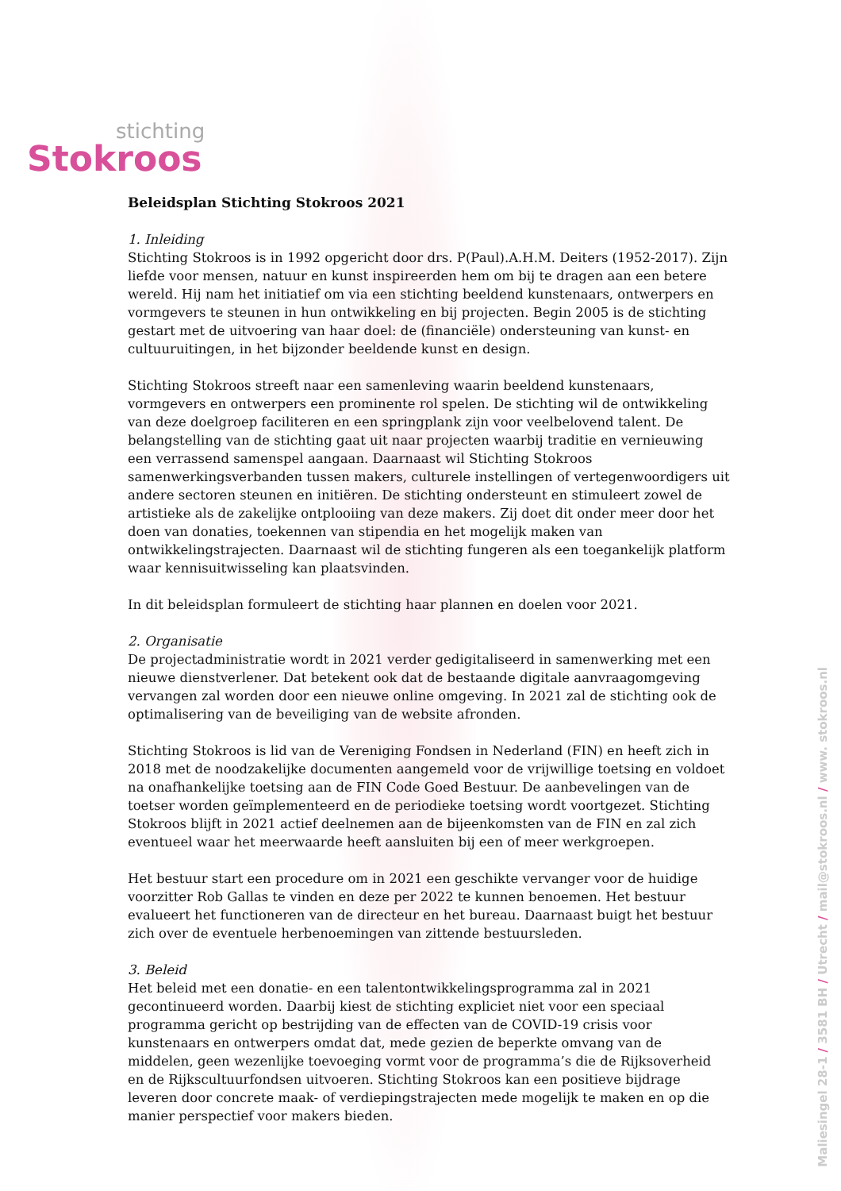stichting
Stokroos
Beleidsplan Stichting Stokroos 2021
1. Inleiding
Stichting Stokroos is in 1992 opgericht door drs. P(Paul).A.H.M. Deiters (1952-2017). Zijn liefde voor mensen, natuur en kunst inspireerden hem om bij te dragen aan een betere wereld. Hij nam het initiatief om via een stichting beeldend kunstenaars, ontwerpers en vormgevers te steunen in hun ontwikkeling en bij projecten. Begin 2005 is de stichting gestart met de uitvoering van haar doel: de (financiële) ondersteuning van kunst- en cultuuruitingen, in het bijzonder beeldende kunst en design.
Stichting Stokroos streeft naar een samenleving waarin beeldend kunstenaars, vormgevers en ontwerpers een prominente rol spelen. De stichting wil de ontwikkeling van deze doelgroep faciliteren en een springplank zijn voor veelbelovend talent. De belangstelling van de stichting gaat uit naar projecten waarbij traditie en vernieuwing een verrassend samenspel aangaan. Daarnaast wil Stichting Stokroos samenwerkingsverbanden tussen makers, culturele instellingen of vertegenwoordigers uit andere sectoren steunen en initiëren. De stichting ondersteunt en stimuleert zowel de artistieke als de zakelijke ontplooiing van deze makers. Zij doet dit onder meer door het doen van donaties, toekennen van stipendia en het mogelijk maken van ontwikkelingstrajecten. Daarnaast wil de stichting fungeren als een toegankelijk platform waar kennisuitwisseling kan plaatsvinden.
In dit beleidsplan formuleert de stichting haar plannen en doelen voor 2021.
2. Organisatie
De projectadministratie wordt in 2021 verder gedigitaliseerd in samenwerking met een nieuwe dienstverlener. Dat betekent ook dat de bestaande digitale aanvraagomgeving vervangen zal worden door een nieuwe online omgeving. In 2021 zal de stichting ook de optimalisering van de beveiliging van de website afronden.
Stichting Stokroos is lid van de Vereniging Fondsen in Nederland (FIN) en heeft zich in 2018 met de noodzakelijke documenten aangemeld voor de vrijwillige toetsing en voldoet na onafhankelijke toetsing aan de FIN Code Goed Bestuur. De aanbevelingen van de toetser worden geïmplementeerd en de periodieke toetsing wordt voortgezet. Stichting Stokroos blijft in 2021 actief deelnemen aan de bijeenkomsten van de FIN en zal zich eventueel waar het meerwaarde heeft aansluiten bij een of meer werkgroepen.
Het bestuur start een procedure om in 2021 een geschikte vervanger voor de huidige voorzitter Rob Gallas te vinden en deze per 2022 te kunnen benoemen. Het bestuur evalueert het functioneren van de directeur en het bureau. Daarnaast buigt het bestuur zich over de eventuele herbenoemingen van zittende bestuursleden.
3. Beleid
Het beleid met een donatie- en een talentontwikkelingsprogramma zal in 2021 gecontinueerd worden. Daarbij kiest de stichting expliciet niet voor een speciaal programma gericht op bestrijding van de effecten van de COVID-19 crisis voor kunstenaars en ontwerpers omdat dat, mede gezien de beperkte omvang van de middelen, geen wezenlijke toevoeging vormt voor de programma’s die de Rijksoverheid en de Rijkscultuurfondsen uitvoeren. Stichting Stokroos kan een positieve bijdrage leveren door concrete maak- of verdiepingstrajecten mede mogelijk te maken en op die manier perspectief voor makers bieden.
Maliesingel 28-1 / 3581 BH / Utrecht / mail@stokroos.nl / www. stokroos.nl